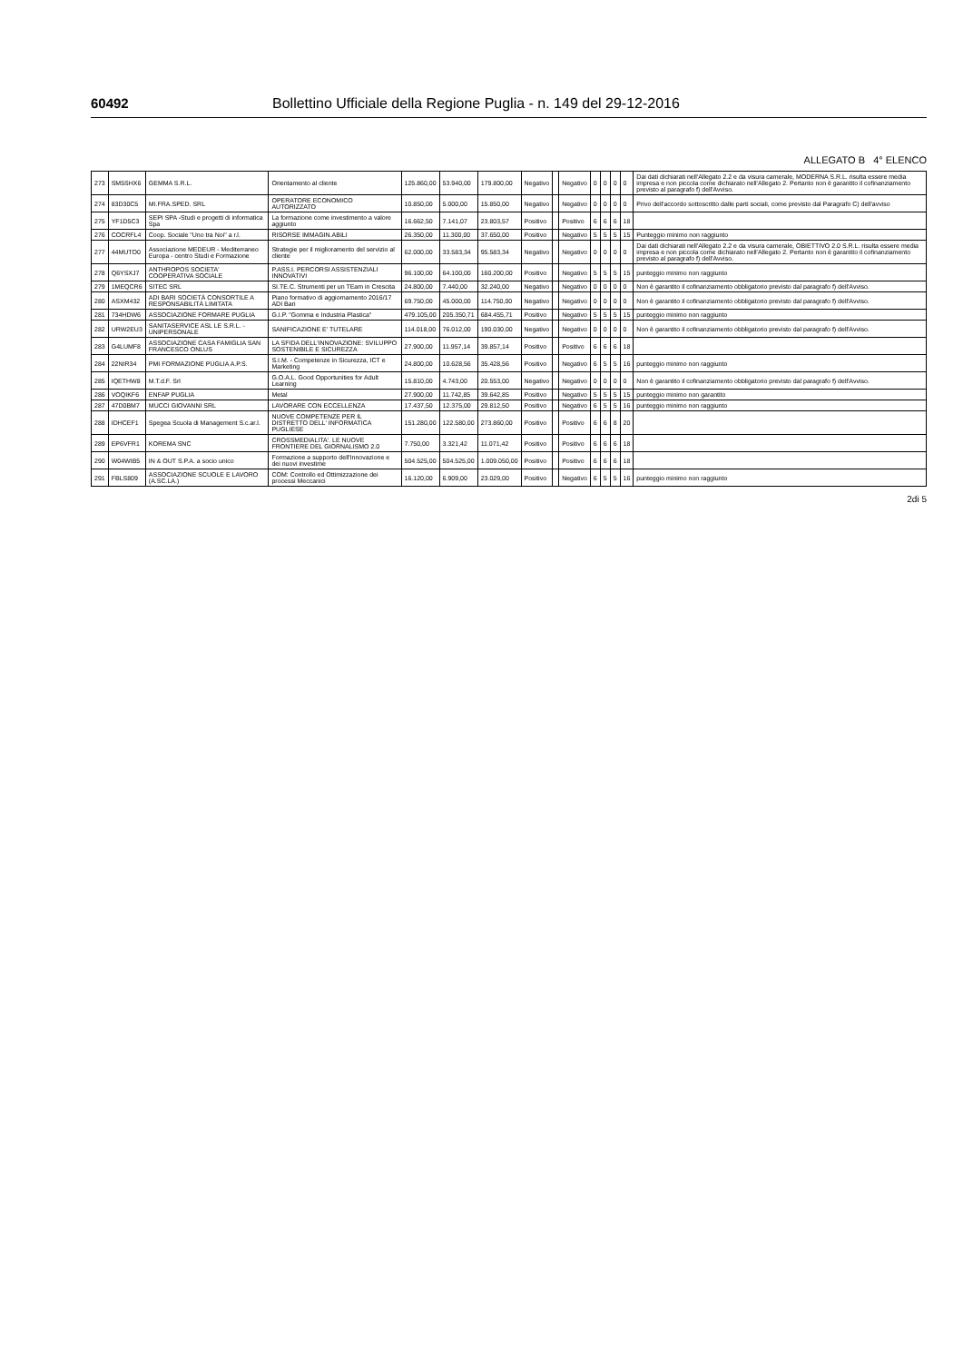60492 Bollettino Ufficiale della Regione Puglia - n. 149 del 29-12-2016
ALLEGATO B 4° ELENCO
| 273 | SM5SHX6 | GEMMA S.R.L. | Orientamento al cliente | 125.860,00 | 53.940,00 | 179.800,00 | Negativo | | Negativo | 0 | 0 | 0 | 0 | Dai dati dichiarati nell'Allegato 2.2 e da visura camerale, MODERNA S.R.L. risulta essere media impresa e non piccola come dichiarato nell'Allegato 2. Pertanto non è garantito il cofinanziamento previsto al paragrafo f) dell'Avviso. |
| 274 | 83D30C5 | MI.FRA.SPED. SRL | OPERATORE ECONOMICO AUTORIZZATO | 10.850,00 | 5.000,00 | 15.850,00 | Negativo | | Negativo | 0 | 0 | 0 | 0 | Privo dell'accordo sottoscritto dalle parti sociali, come previsto dal Paragrafo C) dell'avviso |
| 275 | YF1D5C3 | SEPI SPA -Studi e progetti di informatica Spa | La formazione come investimento a valore aggiunto | 16.662,50 | 7.141,07 | 23.803,57 | Positivo | | Positivo | 6 | 6 | 6 | 18 | |
| 276 | COCRFL4 | Coop. Sociale "Uno tra Noi" a r.l. | RISORSE IMMAGIN.ABILI | 26.350,00 | 11.300,00 | 37.650,00 | Positivo | | Negativo | 5 | 5 | 5 | 15 | Punteggio minimo non raggiunto |
| 277 | 44MUTO0 | Associazione MEDEUR - Mediterraneo Europa - centro Studi e Formazione | Strategie per il miglioramento del servizio al cliente | 62.000,00 | 33.583,34 | 95.583,34 | Negativo | | Negativo | 0 | 0 | 0 | 0 | Dai dati dichiarati nell'Allegato 2.2 e da visura camerale, OBIETTIVO 2.0 S.R.L. risulta essere media impresa e non piccola come dichiarato nell'Allegato 2. Pertanto non è garantito il cofinanziamento previsto al paragrafo f) dell'Avviso. |
| 278 | Q6YSXJ7 | ANTHROPOS SOCIETA' COOPERATIVA SOCIALE | P.ASS.I. PERCORSI ASSISTENZIALI INNOVATIVI | 96.100,00 | 64.100,00 | 160.200,00 | Positivo | | Negativo | 5 | 5 | 5 | 15 | punteggio minimo non raggiunto |
| 279 | 1MEQCR6 | SITEC SRL | SI.TE.C. Strumenti per un TEam in Crescita | 24.800,00 | 7.440,00 | 32.240,00 | Negativo | | Negativo | 0 | 0 | 0 | 0 | Non è garantito il cofinanziamento obbligatorio previsto dal paragrafo f) dell'Avviso. |
| 280 | ASXM432 | ADI BARI SOCIETÀ CONSORTILE A RESPONSABILITÀ LIMITATA | Piano formativo di aggiornamento 2016/17 ADI Bari | 69.750,00 | 45.000,00 | 114.750,00 | Negativo | | Negativo | 0 | 0 | 0 | 0 | Non è garantito il cofinanziamento obbligatorio previsto dal paragrafo f) dell'Avviso. |
| 281 | 734HDW6 | ASSOCIAZIONE FORMARE PUGLIA | G.I.P. "Gomma e Industria Plastica" | 479.105,00 | 205.350,71 | 684.455,71 | Positivo | | Negativo | 5 | 5 | 5 | 15 | punteggio minimo non raggiunto |
| 282 | URW2EU3 | SANITASERVICE ASL LE S.R.L. - UNIPERSONALE | SANIFICAZIONE E' TUTELARE | 114.018,00 | 76.012,00 | 190.030,00 | Negativo | | Negativo | 0 | 0 | 0 | 0 | Non è garantito il cofinanziamento obbligatorio previsto dal paragrafo f) dell'Avviso. |
| 283 | G4LUMF8 | ASSOCIAZIONE CASA FAMIGLIA SAN FRANCESCO ONLUS | LA SFIDA DELL'INNOVAZIONE: SVILUPPO SOSTENIBILE E SICUREZZA | 27.900,00 | 11.957,14 | 39.857,14 | Positivo | | Positivo | 6 | 6 | 6 | 18 | |
| 284 | 22NIR34 | PMI FORMAZIONE PUGLIA A.P.S. | S.I.M. - Competenze in Sicurezza, ICT e Marketing | 24.800,00 | 10.628,56 | 35.428,56 | Positivo | | Negativo | 6 | 5 | 5 | 16 | punteggio minimo non raggiunto |
| 285 | IQETHW8 | M.T.d.F. Srl | G.O.A.L. Good Opportunities for Adult Learning | 15.810,00 | 4.743,00 | 20.553,00 | Negativo | | Negativo | 0 | 0 | 0 | 0 | Non è garantito il cofinanziamento obbligatorio previsto dal paragrafo f) dell'Avviso. |
| 286 | VOQIKF6 | ENFAP PUGLIA | Metal | 27.900,00 | 11.742,85 | 39.642,85 | Positivo | | Negativo | 5 | 5 | 5 | 15 | punteggio minimo non garantito |
| 287 | 47D0BM7 | MUCCI GIOVANNI SRL | LAVORARE CON ECCELLENZA | 17.437,50 | 12.375,00 | 29.812,50 | Positivo | | Negativo | 6 | 5 | 5 | 16 | punteggio minimo non raggiunto |
| 288 | IDHCEF1 | Spegea Scuola di Management S.c.ar.l. | NUOVE COMPETENZE PER IL DISTRETTO DELL' INFORMATICA PUGLIESE | 151.280,00 | 122.580,00 | 273.860,00 | Positivo | | Positivo | 6 | 6 | 8 | 20 | |
| 289 | EP6VFR1 | KOREMA SNC | CROSSMEDIALITA'. LE NUOVE FRONTIERE DEL GIORNALISMO 2.0 | 7.750,00 | 3.321,42 | 11.071,42 | Positivo | | Positivo | 6 | 6 | 6 | 18 | |
| 290 | W04WIB5 | IN & OUT S.P.A. a socio unico | Formazione a supporto dell'Innovazione e dei nuovi investime | 504.525,00 | 504.525,00 | 1.009.050,00 | Positivo | | Positivo | 6 | 6 | 6 | 18 | |
| 291 | FBLS809 | ASSOCIAZIONE SCUOLE E LAVORO (A.SC.LA.) | COM: Controllo ed Ottimizzazione dei processi Meccanici | 16.120,00 | 6.909,00 | 23.029,00 | Positivo | | Negativo | 6 | 5 | 5 | 16 | punteggio minimo non raggiunto |
2di 5